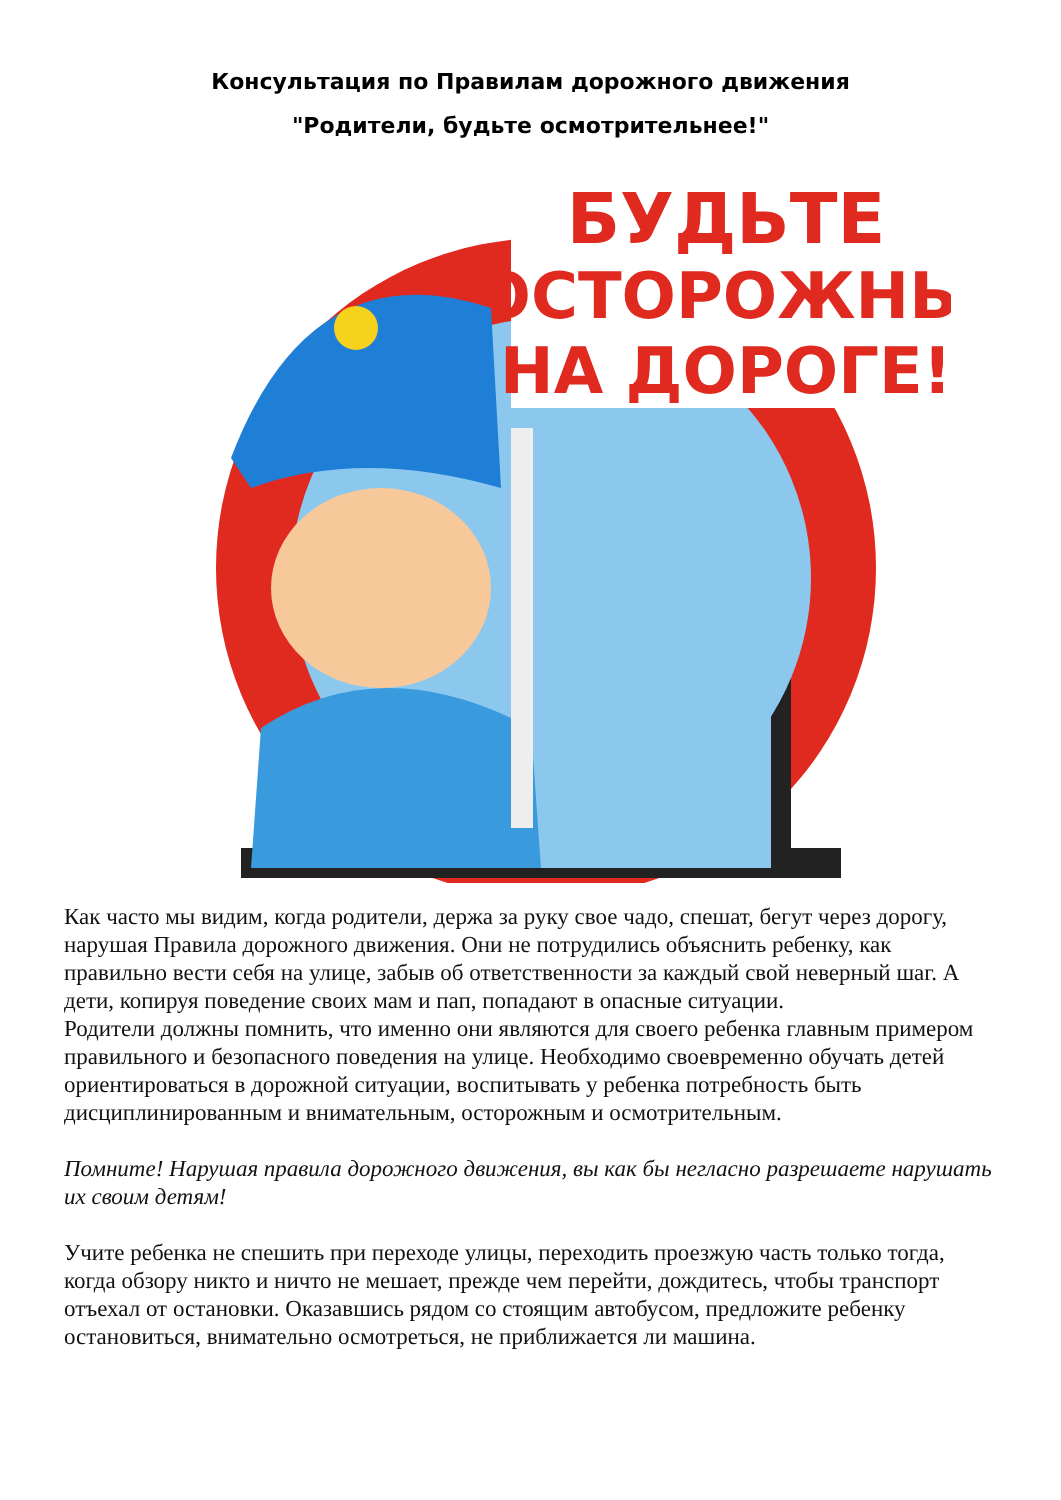Консультация по Правилам дорожного движения
"Родители, будьте осмотрительнее!"
БУДЬТЕ
ОСТОРОЖНЫ
НА ДОРОГЕ!
Как часто мы видим, когда родители, держа за руку свое чадо, спешат, бегут через дорогу, нарушая Правила дорожного движения. Они не потрудились объяснить ребенку, как правильно вести себя на улице, забыв об ответственности за каждый свой неверный шаг. А дети, копируя поведение своих мам и пап, попадают в опасные ситуации.
Родители должны помнить, что именно они являются для своего ребенка главным примером правильного и безопасного поведения на улице. Необходимо своевременно обучать детей ориентироваться в дорожной ситуации, воспитывать у ребенка потребность быть дисциплинированным и внимательным, осторожным и осмотрительным.
Помните! Нарушая правила дорожного движения, вы как бы негласно разрешаете нарушать их своим детям!
Учите ребенка не спешить при переходе улицы, переходить проезжую часть только тогда, когда обзору никто и ничто не мешает, прежде чем перейти, дождитесь, чтобы транспорт отъехал от остановки. Оказавшись рядом со стоящим автобусом, предложите ребенку остановиться, внимательно осмотреться, не приближается ли машина.